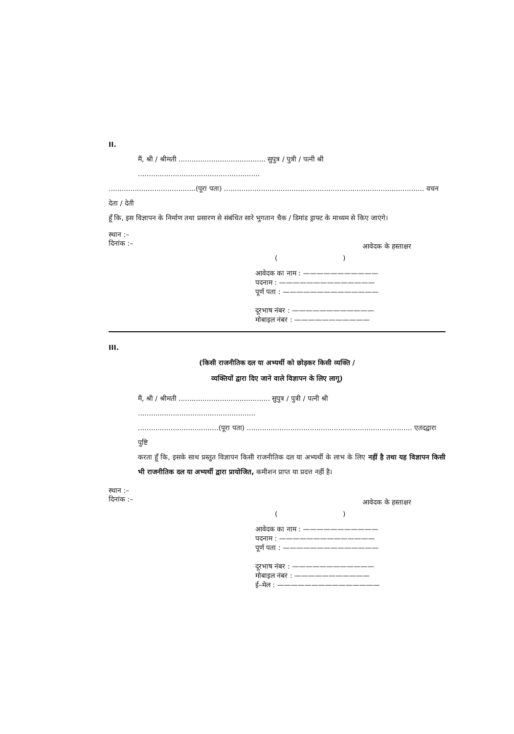II.
मैं, श्री / श्रीमती ........................................ सुपुत्र / पुत्री / पत्नी श्री ........................................................
........................................(पूरा पता) ............................................................................................ वचन देता / देती
हूँ कि, इस विज्ञापन के निर्माण तथा प्रसारण से संबंधित सारे भुगतान चैक / डिमांड ड्राफ्ट के माध्यम से किए जाएंगे।
स्थान :–
दिनांक :–
आवेदक के हस्ताक्षर
( )
आवेदक का नाम : ———————————
पदनाम : ——————————————
पूर्ण पता : ——————————————
दूरभाष नंबर : ————————————
मोबाइल नंबर : ———————————
III.
(किसी राजनीतिक दल या अभ्यर्थी को छोड़कर किसी व्यक्ति /
व्यक्तियों द्वारा दिए जाने वाले विज्ञापन के लिए लागू)
मैं, श्री / श्रीमती .......................................... सुपुत्र / पुत्री / पत्नी श्री ......................................................
.....................................(पूरा पता) ............................................................................ एतदद्वारा पुष्टि
करता हूँ कि, इसके साथ प्रस्तुत विज्ञापन किसी राजनीतिक दल या अभ्यर्थी के लाभ के लिए नहीं है तथा यह विज्ञापन किसी भी राजनीतिक दल या अभ्यर्थी द्वारा प्रायोजित, कमीशन प्राप्त या प्रदत्त नहीं है।
स्थान :–
दिनांक :–
आवेदक के हस्ताक्षर
( )
आवेदक का नाम : ———————————
पदनाम : ——————————————
पूर्ण पता : ——————————————
दूरभाष नंबर : ————————————
मोबाइल नंबर : ———————————
ई–मेल : ———————————————